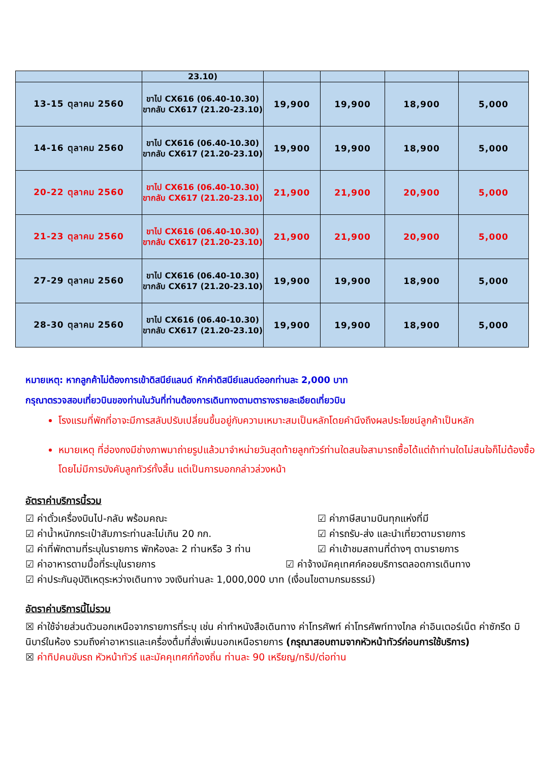| | 23.10) | | | | |
| 13-15 ตุลาคม 2560 | ขาไป CX616 (06.40-10.30) ขากลับ CX617 (21.20-23.10) | 19,900 | 19,900 | 18,900 | 5,000 |
| 14-16 ตุลาคม 2560 | ขาไป CX616 (06.40-10.30) ขากลับ CX617 (21.20-23.10) | 19,900 | 19,900 | 18,900 | 5,000 |
| 20-22 ตุลาคม 2560 | ขาไป CX616 (06.40-10.30) ขากลับ CX617 (21.20-23.10) | 21,900 | 21,900 | 20,900 | 5,000 |
| 21-23 ตุลาคม 2560 | ขาไป CX616 (06.40-10.30) ขากลับ CX617 (21.20-23.10) | 21,900 | 21,900 | 20,900 | 5,000 |
| 27-29 ตุลาคม 2560 | ขาไป CX616 (06.40-10.30) ขากลับ CX617 (21.20-23.10) | 19,900 | 19,900 | 18,900 | 5,000 |
| 28-30 ตุลาคม 2560 | ขาไป CX616 (06.40-10.30) ขากลับ CX617 (21.20-23.10) | 19,900 | 19,900 | 18,900 | 5,000 |
หมายเหตุ: หากลูกค้าไม่ต้องการเข้าดิสนีย์แลนด์ หักค่าดิสนีย์แลนด์ออกท่านละ 2,000 บาท
กรุณาตรวจสอบเที่ยวบินของท่านในวันที่ท่านต้องการเดินทางตามตารางรายละเอียดเที่ยวบิน
โรงแรมที่พักที่อาจะมีการสลับปรับเปลี่ยนขึ้นอยู่กับความเหมาะสมเป็นหลักโดยคำนึงถึงผลประโยชน์ลูกค้าเป็นหลัก
หมายเหตุ ที่ฮ่องกงมีช่างภาพมาถ่ายรูปแล้วมาจำหน่ายวันสุดท้ายลูกทัวร์ท่านใดสนใจสามารถซื้อได้แต่ถ้าท่านใดไม่สนใจก็ไม่ต้องซื้อ โดยไม่มีการบังคับลูกทัวร์ทั้งสิ้น แต่เป็นการบอกกล่าวล่วงหน้า
อัตราค่าบริการนี้รวม
☑ ค่าตั๋วเครื่องบินไป-กลับ พร้อมคณะ
☑ ค่าภาษีสนามบินทุกแห่งที่มี
☑ ค่าน้ำหนักกระเป๋าสัมภาระท่านละไม่เกิน 20 กก.
☑ ค่ารถรับ-ส่ง และนำเที่ยวตามรายการ
☑ ค่าที่พักตามที่ระบุในรายการ พักห้องละ 2 ท่านหรือ 3 ท่าน
☑ ค่าเข้าชมสถานที่ต่างๆ ตามรายการ
☑ ค่าอาหารตามมื้อที่ระบุในรายการ
☑ ค่าจ้างมัคคุเทศก์คอยบริการตลอดการเดินทาง
☑ ค่าประกันอุบัติเหตุระหว่างเดินทาง วงเงินท่านละ 1,000,000 บาท (เงื่อนไขตามกรมธรรม์)
อัตราค่าบริการนี้ไม่รวม
☒ ค่าใช้จ่ายส่วนตัวนอกเหนือจากรายการที่ระบุ เช่น ค่าทำหนังสือเดินทาง ค่าโทรศัพท์ ค่าโทรศัพท์ทางไกล ค่าอินเตอร์เน็ต ค่าซักรีด มินิบาร์ในห้อง รวมถึงค่าอาหารและเครื่องดื่มที่สั่งเพิ่มนอกเหนือรายการ (กรุณาสอบถามจากหัวหน้าทัวร์ก่อนการใช้บริการ)
☒ ค่าทิปคนขับรถ หัวหน้าทัวร์ และมัคคุเทศก์ท้องถิ่น ท่านละ 90 เหรียญ/ทริป/ต่อท่าน